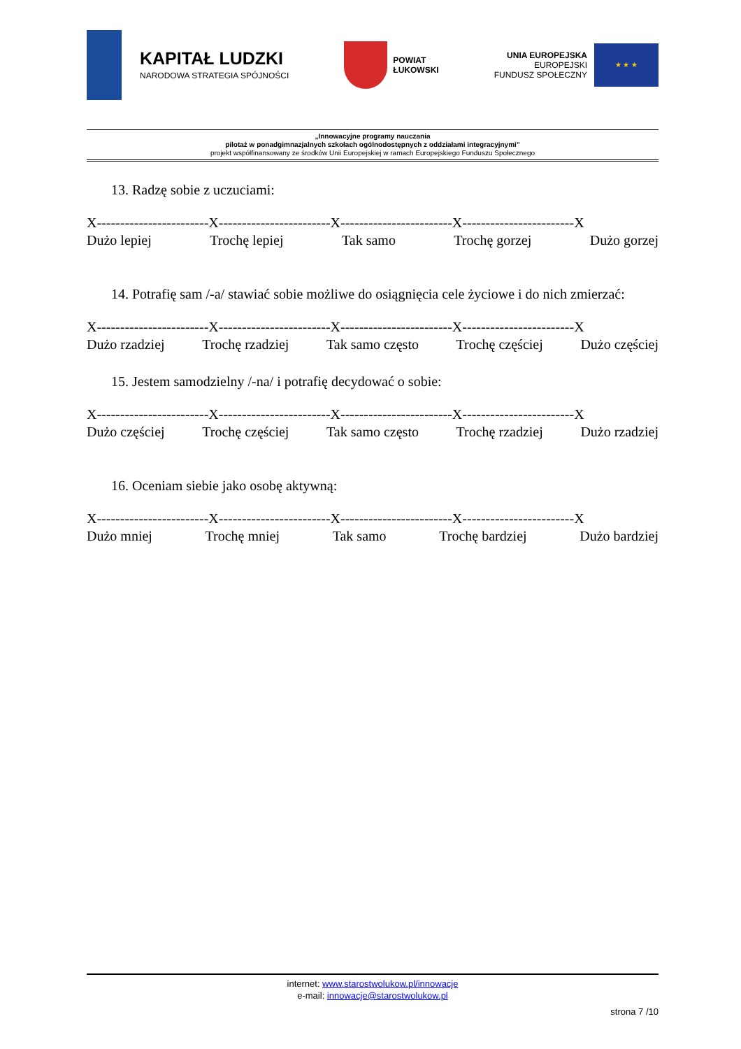KAPITAŁ LUDZKI
NARODOWA STRATEGIA SPÓJNOŚCI
POWIAT
ŁUKOWSKI
UNIA EUROPEJSKA
EUROPEJSKI
FUNDUSZ SPOŁECZNY
★ ★ ★
„Innowacyjne programy nauczania
pilotaż w ponadgimnazjalnych szkołach ogólnodostępnych z oddziałami integracyjnymi”
projekt współfinansowany ze środków Unii Europejskiej w ramach Europejskiego Funduszu Społecznego
13. Radzę sobie z uczuciami:
X------------------------X------------------------X------------------------X------------------------X
Dużo lepiej Trochę lepiej Tak samo Trochę gorzej Dużo gorzej
14. Potrafię sam /-a/ stawiać sobie możliwe do osiągnięcia cele życiowe i do nich zmierzać:
X------------------------X------------------------X------------------------X------------------------X
Dużo rzadziej Trochę rzadziej Tak samo często Trochę częściej Dużo częściej
15. Jestem samodzielny /-na/ i potrafię decydować o sobie:
X------------------------X------------------------X------------------------X------------------------X
Dużo częściej Trochę częściej Tak samo często Trochę rzadziej Dużo rzadziej
16. Oceniam siebie jako osobę aktywną:
X------------------------X------------------------X------------------------X------------------------X
Dużo mniej Trochę mniej Tak samo Trochę bardziej Dużo bardziej
internet: www.starostwolukow.pl/innowacje
e-mail: innowacje@starostwolukow.pl
strona 7 /10